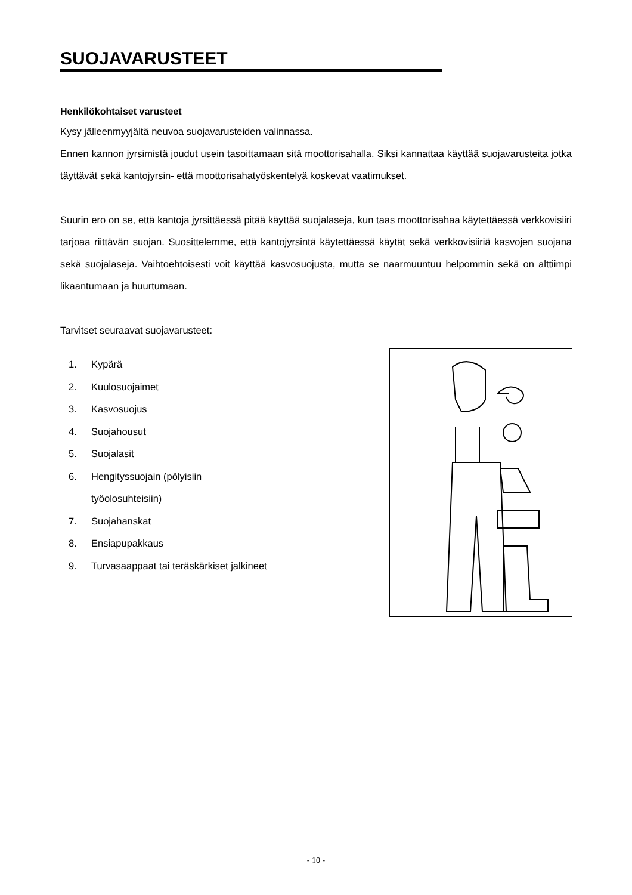SUOJAVARUSTEET
Henkilökohtaiset varusteet
Kysy jälleenmyyjältä neuvoa suojavarusteiden valinnassa.
Ennen kannon jyrsimistä joudut usein tasoittamaan sitä moottorisahalla. Siksi kannattaa käyttää suojavarusteita jotka täyttävät sekä kantojyrsin- että moottorisahatyöskentelyä koskevat vaatimukset.
Suurin ero on se, että kantoja jyrsittäessä pitää käyttää suojalaseja, kun taas moottorisahaa käytettäessä verkkovisiiri tarjoaa riittävän suojan. Suosittelemme, että kantojyrsintä käytettäessä käytät sekä verkkovisiiriä kasvojen suojana sekä suojalaseja. Vaihtoehtoisesti voit käyttää kasvosuojusta, mutta se naarmuuntuu helpommin sekä on alttiimpi likaantumaan ja huurtumaan.
Tarvitset seuraavat suojavarusteet:
1. Kypärä
2. Kuulosuojaimet
3. Kasvosuojus
4. Suojahousut
5. Suojalasit
6. Hengityssuojain (pölyisiin
työolosuhteisiin)
7. Suojahanskat
8. Ensiapupakkaus
9. Turvasaappaat tai teräskärkiset jalkineet
- 10 -